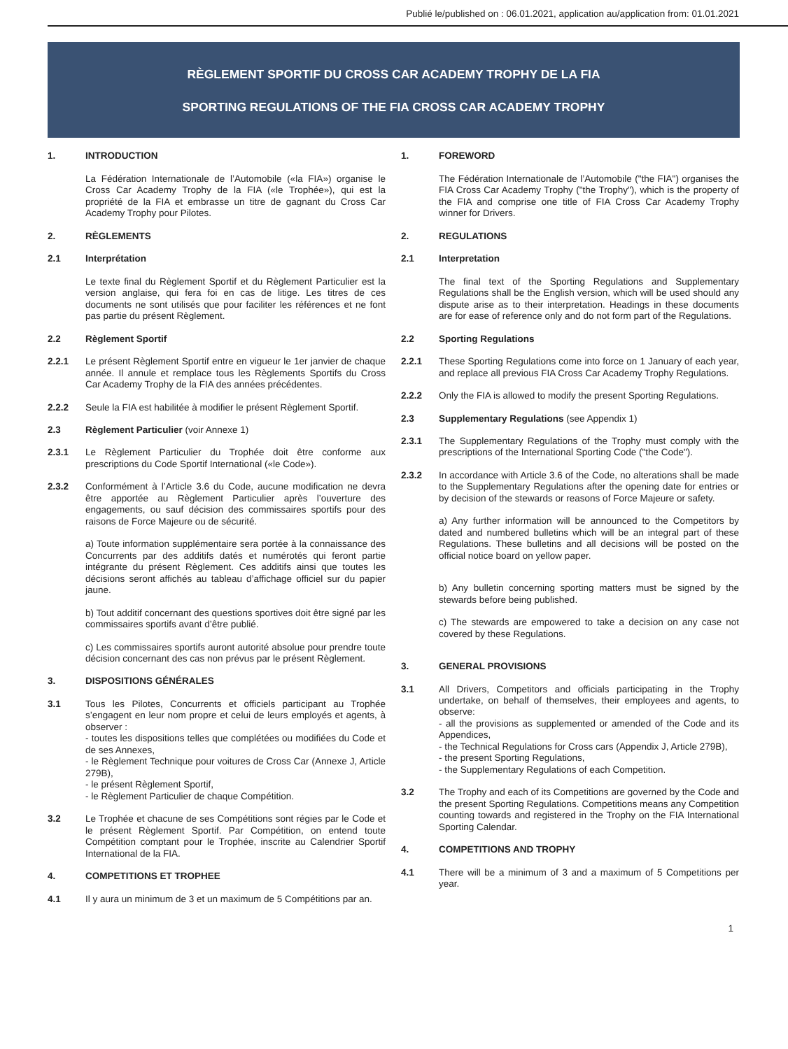Publié le/published on : 06.01.2021, application au/application from: 01.01.2021
RÈGLEMENT SPORTIF DU CROSS CAR ACADEMY TROPHY DE LA FIA
SPORTING REGULATIONS OF THE FIA CROSS CAR ACADEMY TROPHY
1. INTRODUCTION
La Fédération Internationale de l’Automobile («la FIA») organise le Cross Car Academy Trophy de la FIA («le Trophée»), qui est la propriété de la FIA et embrasse un titre de gagnant du Cross Car Academy Trophy pour Pilotes.
2. RÈGLEMENTS
2.1 Interprétation
Le texte final du Règlement Sportif et du Règlement Particulier est la version anglaise, qui fera foi en cas de litige. Les titres de ces documents ne sont utilisés que pour faciliter les références et ne font pas partie du présent Règlement.
2.2 Règlement Sportif
2.2.1 Le présent Règlement Sportif entre en vigueur le 1er janvier de chaque année. Il annule et remplace tous les Règlements Sportifs du Cross Car Academy Trophy de la FIA des années précédentes.
2.2.2 Seule la FIA est habilitée à modifier le présent Règlement Sportif.
2.3 Règlement Particulier (voir Annexe 1)
2.3.1 Le Règlement Particulier du Trophée doit être conforme aux prescriptions du Code Sportif International («le Code»).
2.3.2 Conformément à l’Article 3.6 du Code, aucune modification ne devra être apportée au Règlement Particulier après l’ouverture des engagements, ou sauf décision des commissaires sportifs pour des raisons de Force Majeure ou de sécurité.
a) Toute information supplémentaire sera portée à la connaissance des Concurrents par des additifs datés et numérotés qui feront partie intégrante du présent Règlement. Ces additifs ainsi que toutes les décisions seront affichés au tableau d’affichage officiel sur du papier jaune.
b) Tout additif concernant des questions sportives doit être signé par les commissaires sportifs avant d’être publié.
c) Les commissaires sportifs auront autorité absolue pour prendre toute décision concernant des cas non prévus par le présent Règlement.
3. DISPOSITIONS GÉNÉRALES
3.1 Tous les Pilotes, Concurrents et officiels participant au Trophée s’engagent en leur nom propre et celui de leurs employés et agents, à observer :
- toutes les dispositions telles que complétées ou modifiées du Code et de ses Annexes,
- le Règlement Technique pour voitures de Cross Car (Annexe J, Article 279B),
- le présent Règlement Sportif,
- le Règlement Particulier de chaque Compétition.
3.2 Le Trophée et chacune de ses Compétitions sont régies par le Code et le présent Règlement Sportif. Par Compétition, on entend toute Compétition comptant pour le Trophée, inscrite au Calendrier Sportif International de la FIA.
4. COMPETITIONS ET TROPHEE
4.1 Il y aura un minimum de 3 et un maximum de 5 Compétitions par an.
1. FOREWORD
The Fédération Internationale de l’Automobile ("the FIA") organises the FIA Cross Car Academy Trophy ("the Trophy"), which is the property of the FIA and comprise one title of FIA Cross Car Academy Trophy winner for Drivers.
2. REGULATIONS
2.1 Interpretation
The final text of the Sporting Regulations and Supplementary Regulations shall be the English version, which will be used should any dispute arise as to their interpretation. Headings in these documents are for ease of reference only and do not form part of the Regulations.
2.2 Sporting Regulations
2.2.1 These Sporting Regulations come into force on 1 January of each year, and replace all previous FIA Cross Car Academy Trophy Regulations.
2.2.2 Only the FIA is allowed to modify the present Sporting Regulations.
2.3 Supplementary Regulations (see Appendix 1)
2.3.1 The Supplementary Regulations of the Trophy must comply with the prescriptions of the International Sporting Code ("the Code").
2.3.2 In accordance with Article 3.6 of the Code, no alterations shall be made to the Supplementary Regulations after the opening date for entries or by decision of the stewards or reasons of Force Majeure or safety.
a) Any further information will be announced to the Competitors by dated and numbered bulletins which will be an integral part of these Regulations. These bulletins and all decisions will be posted on the official notice board on yellow paper.
b) Any bulletin concerning sporting matters must be signed by the stewards before being published.
c) The stewards are empowered to take a decision on any case not covered by these Regulations.
3. GENERAL PROVISIONS
3.1 All Drivers, Competitors and officials participating in the Trophy undertake, on behalf of themselves, their employees and agents, to observe:
- all the provisions as supplemented or amended of the Code and its Appendices,
- the Technical Regulations for Cross cars (Appendix J, Article 279B),
- the present Sporting Regulations,
- the Supplementary Regulations of each Competition.
3.2 The Trophy and each of its Competitions are governed by the Code and the present Sporting Regulations. Competitions means any Competition counting towards and registered in the Trophy on the FIA International Sporting Calendar.
4. COMPETITIONS AND TROPHY
4.1 There will be a minimum of 3 and a maximum of 5 Competitions per year.
1